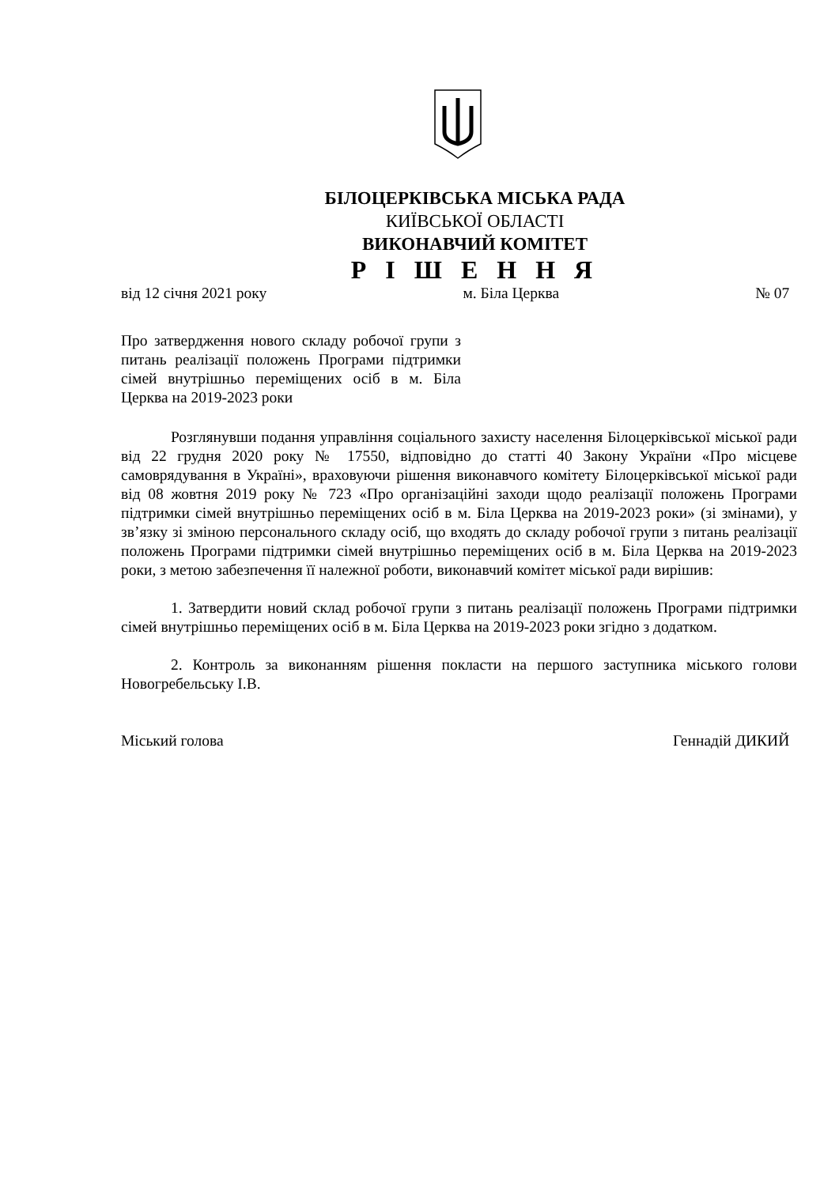БІЛОЦЕРКІВСЬКА МІСЬКА РАДА
КИЇВСЬКОЇ ОБЛАСТІ
ВИКОНАВЧИЙ КОМІТЕТ
Р І Ш Е Н Н Я
від 12 січня 2021 року м. Біла Церква № 07
Про затвердження нового складу робочої групи з питань реалізації положень Програми підтримки сімей внутрішньо переміщених осіб в м. Біла Церква на 2019-2023 роки
Розглянувши подання управління соціального захисту населення Білоцерківської міської ради від 22 грудня 2020 року № 17550, відповідно до статті 40 Закону України «Про місцеве самоврядування в Україні», враховуючи рішення виконавчого комітету Білоцерківської міської ради від 08 жовтня 2019 року № 723 «Про організаційні заходи щодо реалізації положень Програми підтримки сімей внутрішньо переміщених осіб в м. Біла Церква на 2019-2023 роки» (зі змінами), у зв’язку зі зміною персонального складу осіб, що входять до складу робочої групи з питань реалізації положень Програми підтримки сімей внутрішньо переміщених осіб в м. Біла Церква на 2019-2023 роки, з метою забезпечення її належної роботи, виконавчий комітет міської ради вирішив:
1. Затвердити новий склад робочої групи з питань реалізації положень Програми підтримки сімей внутрішньо переміщених осіб в м. Біла Церква на 2019-2023 роки згідно з додатком.
2. Контроль за виконанням рішення покласти на першого заступника міського голови Новогребельську І.В.
Міський голова Геннадій ДИКИЙ